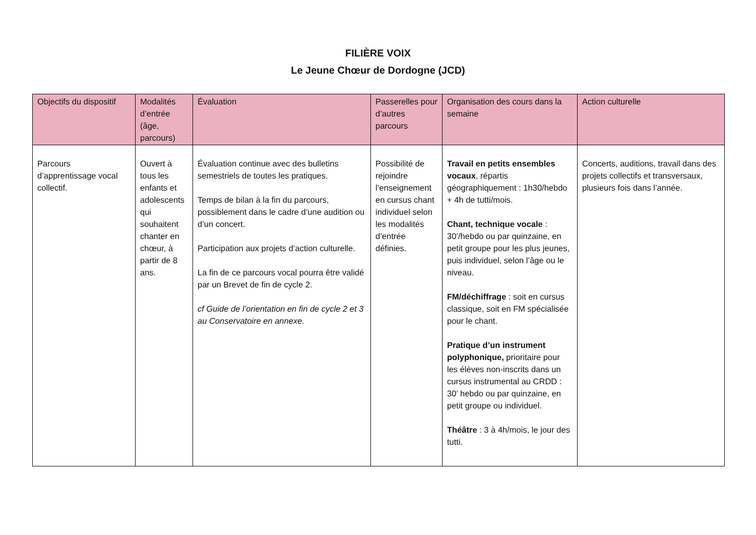FILIÈRE VOIX
Le Jeune Chœur de Dordogne (JCD)
| Objectifs du dispositif | Modalités d’entrée (âge, parcours) | Évaluation | Passerelles pour d’autres parcours | Organisation des cours dans la semaine | Action culturelle |
| --- | --- | --- | --- | --- | --- |
| Parcours d’apprentissage vocal collectif. | Ouvert à tous les enfants et adolescents qui souhaitent chanter en chœur, à partir de 8 ans. | Évaluation continue avec des bulletins semestriels de toutes les pratiques. Temps de bilan à la fin du parcours, possiblement dans le cadre d’une audition ou d’un concert. Participation aux projets d’action culturelle. La fin de ce parcours vocal pourra être validé par un Brevet de fin de cycle 2. cf Guide de l’orientation en fin de cycle 2 et 3 au Conservatoire en annexe. | Possibilité de rejoindre l’enseignement en cursus chant individuel selon les modalités d’entrée définies. | Travail en petits ensembles vocaux , répartis géographiquement : 1h30/hebdo + 4h de tutti/mois. Chant, technique vocale : 30’/hebdo ou par quinzaine, en petit groupe pour les plus jeunes, puis individuel, selon l’âge ou le niveau. FM/déchiffrage : soit en cursus classique, soit en FM spécialisée pour le chant. Pratique d’un instrument polyphonique, prioritaire pour les élèves non-inscrits dans un cursus instrumental au CRDD : 30’ hebdo ou par quinzaine, en petit groupe ou individuel. Théâtre : 3 à 4h/mois, le jour des tutti. | Concerts, auditions, travail dans des projets collectifs et transversaux, plusieurs fois dans l’année. |